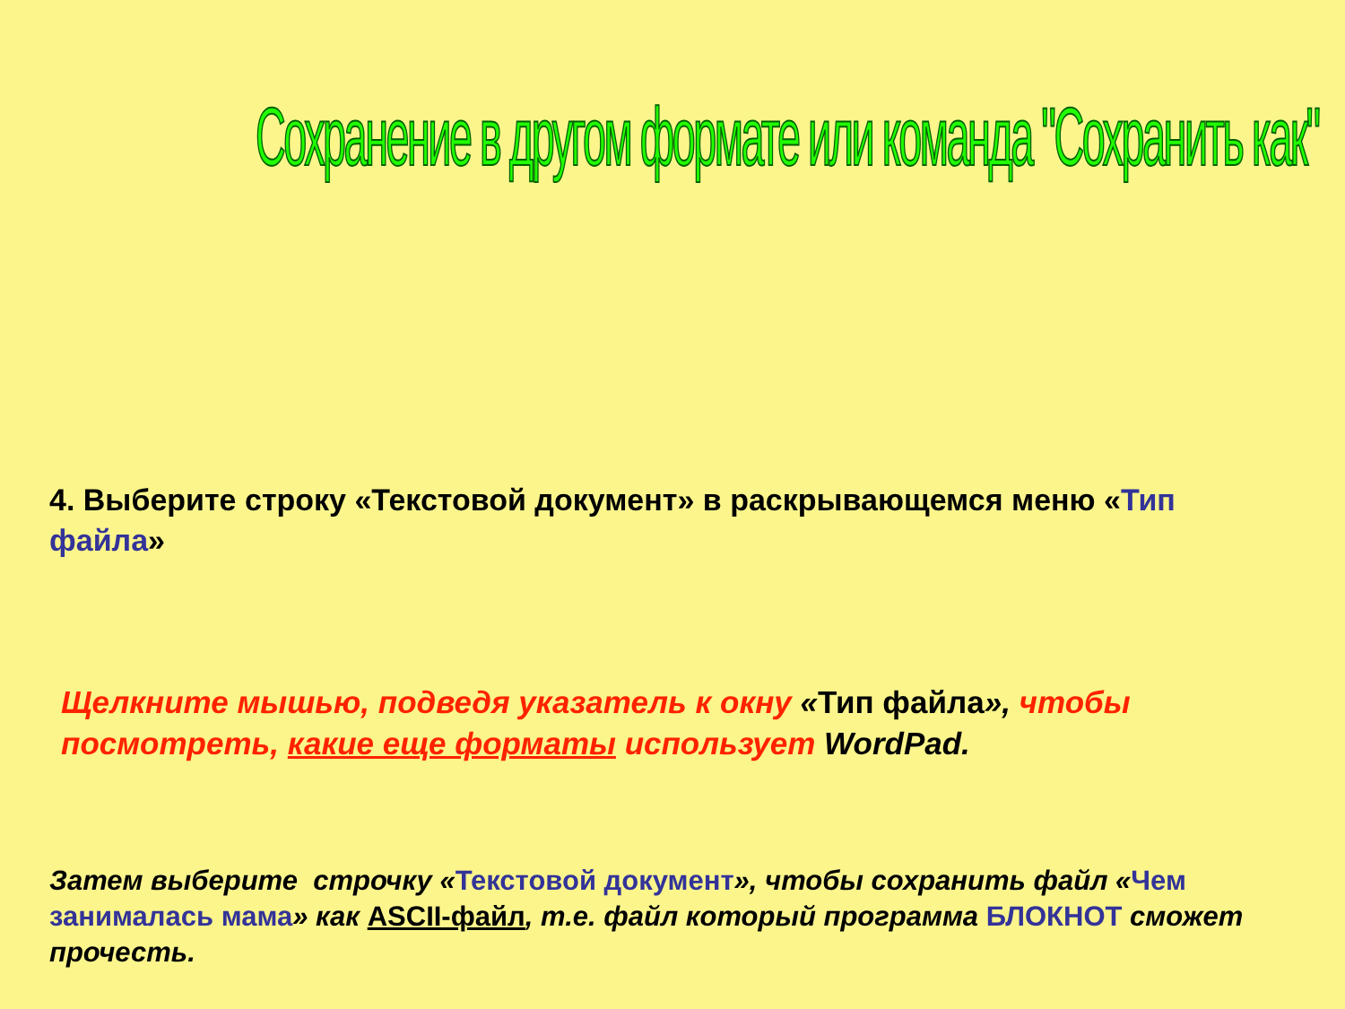Сохранение в другом формате или команда "Сохранить как"
4. Выберите строку «Текстовой документ» в раскрывающемся меню «Тип файла»
Щелкните мышью, подведя указатель к окну «Тип файла», чтобы посмотреть, какие еще форматы использует WordPad.
Затем выберите строчку «Текстовой документ», чтобы сохранить файл «Чем занималась мама» как ASCII-файл, т.е. файл который программа БЛОКНОТ сможет прочесть.